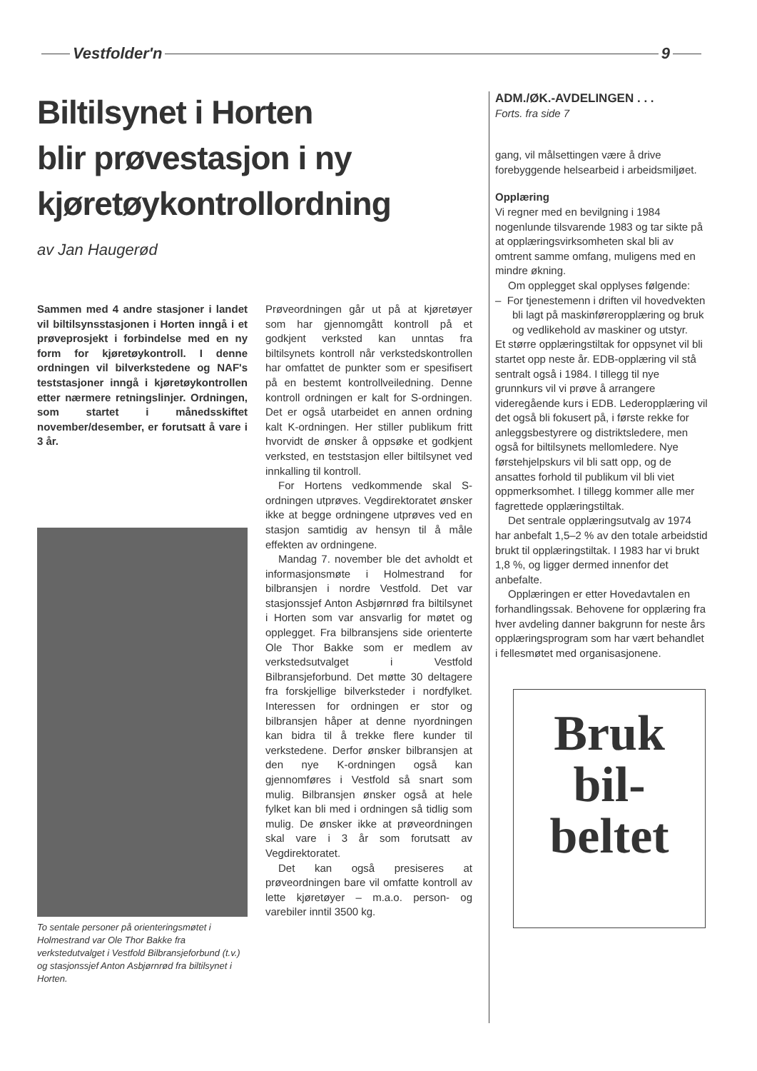Vestfolder'n 9
Biltilsynet i Horten
blir prøvestasjon i ny
kjøretøykontrollordning
av Jan Haugerød
Sammen med 4 andre stasjoner i landet vil biltilsynsstasjonen i Horten inngå i et prøveprosjekt i forbindelse med en ny form for kjøretøykontroll. I denne ordningen vil bilverkstedene og NAF's teststasjoner inngå i kjøretøykontrollen etter nærmere retningslinjer. Ordningen, som startet i månedsskiftet november/desember, er forutsatt å vare i 3 år.
To sentale personer på orienteringsmøtet i Holmestrand var Ole Thor Bakke fra verkstedutvalget i Vestfold Bilbransjeforbund (t.v.) og stasjonssjef Anton Asbjørnrød fra biltilsynet i Horten.
Prøveordningen går ut på at kjøretøyer som har gjennomgått kontroll på et godkjent verksted kan unntas fra biltilsynets kontroll når verkstedskontrollen har omfattet de punkter som er spesifisert på en bestemt kontrollveiledning. Denne kontroll ordningen er kalt for S-ordningen. Det er også utarbeidet en annen ordning kalt K-ordningen. Her stiller publikum fritt hvorvidt de ønsker å oppsøke et godkjent verksted, en teststasjon eller biltilsynet ved innkalling til kontroll.
For Hortens vedkommende skal S-ordningen utprøves. Vegdirektoratet ønsker ikke at begge ordningene utprøves ved en stasjon samtidig av hensyn til å måle effekten av ordningene.
Mandag 7. november ble det avholdt et informasjonsmøte i Holmestrand for bilbransjen i nordre Vestfold. Det var stasjonssjef Anton Asbjørnrød fra biltilsynet i Horten som var ansvarlig for møtet og opplegget. Fra bilbransjens side orienterte Ole Thor Bakke som er medlem av verkstedsutvalget i Vestfold Bilbransjeforbund. Det møtte 30 deltagere fra forskjellige bilverksteder i nordfylket. Interessen for ordningen er stor og bilbransjen håper at denne nyordningen kan bidra til å trekke flere kunder til verkstedene. Derfor ønsker bilbransjen at den nye K-ordningen også kan gjennomføres i Vestfold så snart som mulig. Bilbransjen ønsker også at hele fylket kan bli med i ordningen så tidlig som mulig. De ønsker ikke at prøveordningen skal vare i 3 år som forutsatt av Vegdirektoratet.
Det kan også presiseres at prøveordningen bare vil omfatte kontroll av lette kjøretøyer – m.a.o. person- og varebiler inntil 3500 kg.
ADM./ØK.-AVDELINGEN . . .
Forts. fra side 7
gang, vil målsettingen være å drive forebyggende helsearbeid i arbeidsmiljøet.
Opplæring
Vi regner med en bevilgning i 1984 nogenlunde tilsvarende 1983 og tar sikte på at opplæringsvirksomheten skal bli av omtrent samme omfang, muligens med en mindre økning.
Om opplegget skal opplyses følgende:
– For tjenestemenn i driften vil hovedvekten bli lagt på maskinføreropplæring og bruk og vedlikehold av maskiner og utstyr.
Et større opplæringstiltak for oppsynet vil bli startet opp neste år. EDB-opplæring vil stå sentralt også i 1984. I tillegg til nye grunnkurs vil vi prøve å arrangere videregående kurs i EDB. Lederopplæring vil det også bli fokusert på, i første rekke for anleggsbestyrere og distriktsledere, men også for biltilsynets mellomledere. Nye førstehjelpskurs vil bli satt opp, og de ansattes forhold til publikum vil bli viet oppmerksomhet. I tillegg kommer alle mer fagrettede opplæringstiltak.
Det sentrale opplæringsutvalg av 1974 har anbefalt 1,5–2 % av den totale arbeidstid brukt til opplæringstiltak. I 1983 har vi brukt 1,8 %, og ligger dermed innenfor det anbefalte.
Opplæringen er etter Hovedavtalen en forhandlingssak. Behovene for opplæring fra hver avdeling danner bakgrunn for neste års opplæringsprogram som har vært behandlet i fellesmøtet med organisasjonene.
Bruk
bil-
beltet